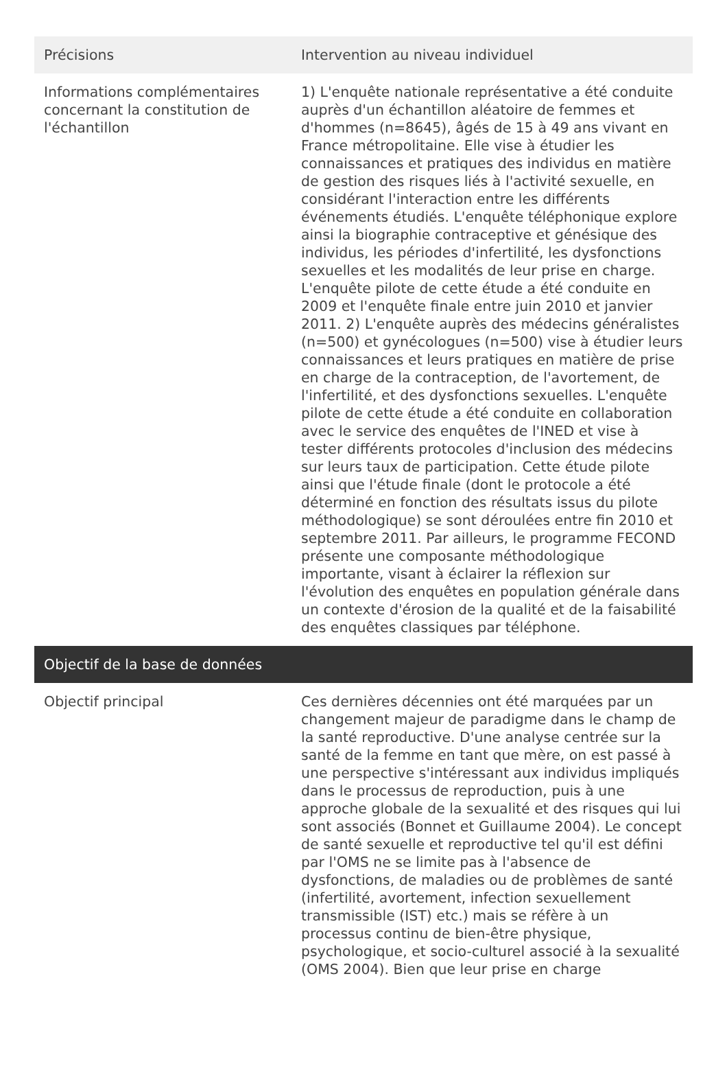| Précisions | Intervention au niveau individuel |
| Informations complémentaires concernant la constitution de l'échantillon | 1) L'enquête nationale représentative a été conduite auprès d'un échantillon aléatoire de femmes et d'hommes (n=8645), âgés de 15 à 49 ans vivant en France métropolitaine. Elle vise à étudier les connaissances et pratiques des individus en matière de gestion des risques liés à l'activité sexuelle, en considérant l'interaction entre les différents événements étudiés. L'enquête téléphonique explore ainsi la biographie contraceptive et génésique des individus, les périodes d'infertilité, les dysfonctions sexuelles et les modalités de leur prise en charge. L'enquête pilote de cette étude a été conduite en 2009 et l'enquête finale entre juin 2010 et janvier 2011. 2) L'enquête auprès des médecins généralistes (n=500) et gynécologues (n=500) vise à étudier leurs connaissances et leurs pratiques en matière de prise en charge de la contraception, de l'avortement, de l'infertilité, et des dysfonctions sexuelles. L'enquête pilote de cette étude a été conduite en collaboration avec le service des enquêtes de l'INED et vise à tester différents protocoles d'inclusion des médecins sur leurs taux de participation. Cette étude pilote ainsi que l'étude finale (dont le protocole a été déterminé en fonction des résultats issus du pilote méthodologique) se sont déroulées entre fin 2010 et septembre 2011. Par ailleurs, le programme FECOND présente une composante méthodologique importante, visant à éclairer la réflexion sur l'évolution des enquêtes en population générale dans un contexte d'érosion de la qualité et de la faisabilité des enquêtes classiques par téléphone. |
| Objectif de la base de données | |
| Objectif principal | Ces dernières décennies ont été marquées par un changement majeur de paradigme dans le champ de la santé reproductive. D'une analyse centrée sur la santé de la femme en tant que mère, on est passé à une perspective s'intéressant aux individus impliqués dans le processus de reproduction, puis à une approche globale de la sexualité et des risques qui lui sont associés (Bonnet et Guillaume 2004). Le concept de santé sexuelle et reproductive tel qu'il est défini par l'OMS ne se limite pas à l'absence de dysfonctions, de maladies ou de problèmes de santé (infertilité, avortement, infection sexuellement transmissible (IST) etc.) mais se réfère à un processus continu de bien-être physique, psychologique, et socio-culturel associé à la sexualité (OMS 2004). Bien que leur prise en charge |